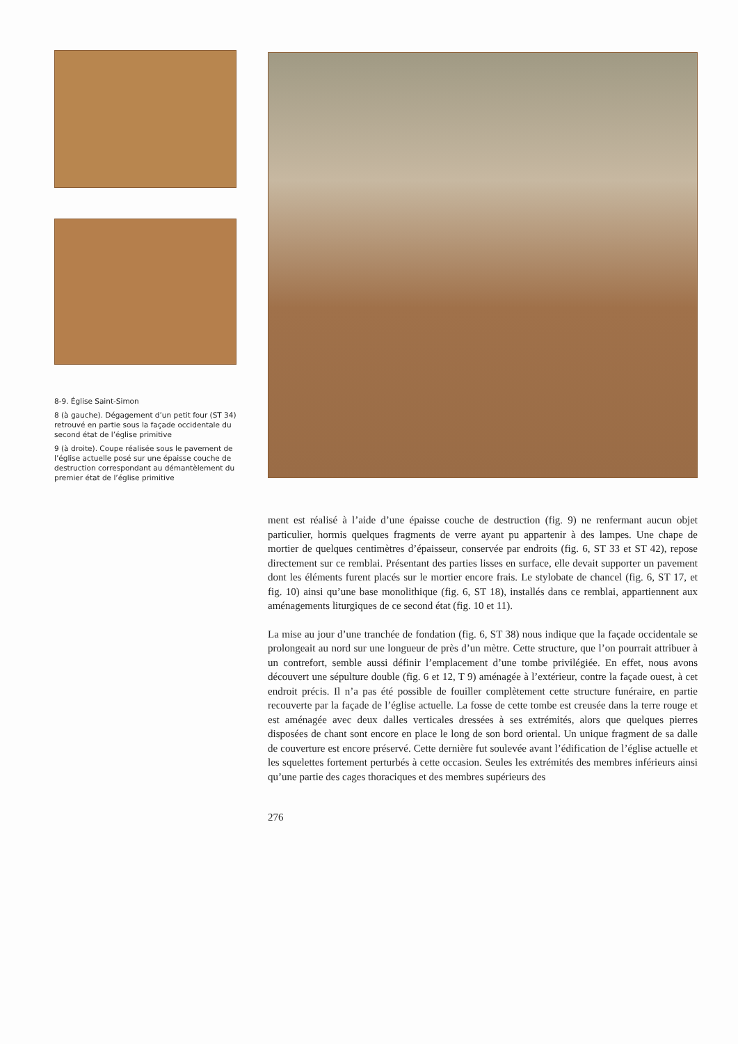8-9. Église Saint-Simon
8 (à gauche). Dégagement d’un petit four (ST 34) retrouvé en partie sous la façade occidentale du second état de l’église primitive
9 (à droite). Coupe réalisée sous le pavement de l’église actuelle posé sur une épaisse couche de destruction correspondant au démantèlement du premier état de l’église primitive
ment est réalisé à l’aide d’une épaisse couche de destruction (fig. 9) ne renfermant aucun objet particulier, hormis quelques fragments de verre ayant pu appartenir à des lampes. Une chape de mortier de quelques centimètres d’épaisseur, conservée par endroits (fig. 6, ST 33 et ST 42), repose directement sur ce remblai. Présentant des parties lisses en surface, elle devait supporter un pavement dont les éléments furent placés sur le mortier encore frais. Le stylobate de chancel (fig. 6, ST 17, et fig. 10) ainsi qu’une base monolithique (fig. 6, ST 18), installés dans ce remblai, appartiennent aux aménagements liturgiques de ce second état (fig. 10 et 11).
La mise au jour d’une tranchée de fondation (fig. 6, ST 38) nous indique que la façade occidentale se prolongeait au nord sur une longueur de près d’un mètre. Cette structure, que l’on pourrait attribuer à un contrefort, semble aussi définir l’emplacement d’une tombe privilégiée. En effet, nous avons découvert une sépulture double (fig. 6 et 12, T 9) aménagée à l’extérieur, contre la façade ouest, à cet endroit précis. Il n’a pas été possible de fouiller complètement cette structure funéraire, en partie recouverte par la façade de l’église actuelle. La fosse de cette tombe est creusée dans la terre rouge et est aménagée avec deux dalles verticales dressées à ses extrémités, alors que quelques pierres disposées de chant sont encore en place le long de son bord oriental. Un unique fragment de sa dalle de couverture est encore préservé. Cette dernière fut soulevée avant l’édification de l’église actuelle et les squelettes fortement perturbés à cette occasion. Seules les extrémités des membres inférieurs ainsi qu’une partie des cages thoraciques et des membres supérieurs des
276